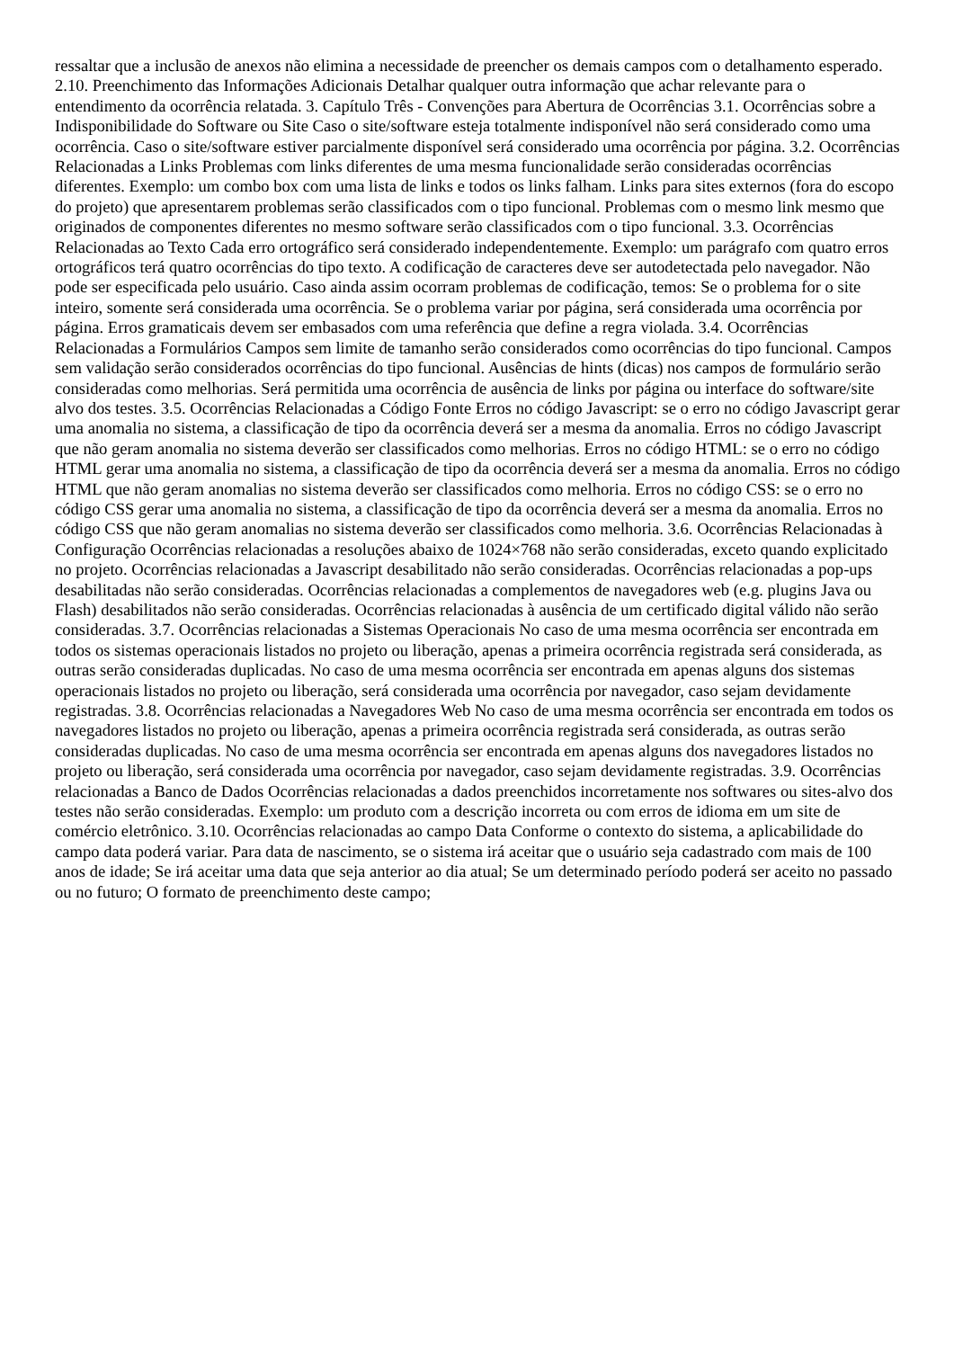ressaltar que a inclusão de anexos não elimina a necessidade de preencher os demais campos com o detalhamento esperado. 2.10. Preenchimento das Informações Adicionais Detalhar qualquer outra informação que achar relevante para o entendimento da ocorrência relatada. 3. Capítulo Três - Convenções para Abertura de Ocorrências 3.1. Ocorrências sobre a Indisponibilidade do Software ou Site Caso o site/software esteja totalmente indisponível não será considerado como uma ocorrência. Caso o site/software estiver parcialmente disponível será considerado uma ocorrência por página. 3.2. Ocorrências Relacionadas a Links Problemas com links diferentes de uma mesma funcionalidade serão consideradas ocorrências diferentes. Exemplo: um combo box com uma lista de links e todos os links falham. Links para sites externos (fora do escopo do projeto) que apresentarem problemas serão classificados com o tipo funcional. Problemas com o mesmo link mesmo que originados de componentes diferentes no mesmo software serão classificados com o tipo funcional. 3.3. Ocorrências Relacionadas ao Texto Cada erro ortográfico será considerado independentemente. Exemplo: um parágrafo com quatro erros ortográficos terá quatro ocorrências do tipo texto. A codificação de caracteres deve ser autodetectada pelo navegador. Não pode ser especificada pelo usuário. Caso ainda assim ocorram problemas de codificação, temos: Se o problema for o site inteiro, somente será considerada uma ocorrência. Se o problema variar por página, será considerada uma ocorrência por página. Erros gramaticais devem ser embasados com uma referência que define a regra violada. 3.4. Ocorrências Relacionadas a Formulários Campos sem limite de tamanho serão considerados como ocorrências do tipo funcional. Campos sem validação serão considerados ocorrências do tipo funcional. Ausências de hints (dicas) nos campos de formulário serão consideradas como melhorias. Será permitida uma ocorrência de ausência de links por página ou interface do software/site alvo dos testes. 3.5. Ocorrências Relacionadas a Código Fonte Erros no código Javascript: se o erro no código Javascript gerar uma anomalia no sistema, a classificação de tipo da ocorrência deverá ser a mesma da anomalia. Erros no código Javascript que não geram anomalia no sistema deverão ser classificados como melhorias. Erros no código HTML: se o erro no código HTML gerar uma anomalia no sistema, a classificação de tipo da ocorrência deverá ser a mesma da anomalia. Erros no código HTML que não geram anomalias no sistema deverão ser classificados como melhoria. Erros no código CSS: se o erro no código CSS gerar uma anomalia no sistema, a classificação de tipo da ocorrência deverá ser a mesma da anomalia. Erros no código CSS que não geram anomalias no sistema deverão ser classificados como melhoria. 3.6. Ocorrências Relacionadas à Configuração Ocorrências relacionadas a resoluções abaixo de 1024×768 não serão consideradas, exceto quando explicitado no projeto. Ocorrências relacionadas a Javascript desabilitado não serão consideradas. Ocorrências relacionadas a pop-ups desabilitadas não serão consideradas. Ocorrências relacionadas a complementos de navegadores web (e.g. plugins Java ou Flash) desabilitados não serão consideradas. Ocorrências relacionadas à ausência de um certificado digital válido não serão consideradas. 3.7. Ocorrências relacionadas a Sistemas Operacionais No caso de uma mesma ocorrência ser encontrada em todos os sistemas operacionais listados no projeto ou liberação, apenas a primeira ocorrência registrada será considerada, as outras serão consideradas duplicadas. No caso de uma mesma ocorrência ser encontrada em apenas alguns dos sistemas operacionais listados no projeto ou liberação, será considerada uma ocorrência por navegador, caso sejam devidamente registradas. 3.8. Ocorrências relacionadas a Navegadores Web No caso de uma mesma ocorrência ser encontrada em todos os navegadores listados no projeto ou liberação, apenas a primeira ocorrência registrada será considerada, as outras serão consideradas duplicadas. No caso de uma mesma ocorrência ser encontrada em apenas alguns dos navegadores listados no projeto ou liberação, será considerada uma ocorrência por navegador, caso sejam devidamente registradas. 3.9. Ocorrências relacionadas a Banco de Dados Ocorrências relacionadas a dados preenchidos incorretamente nos softwares ou sites-alvo dos testes não serão consideradas. Exemplo: um produto com a descrição incorreta ou com erros de idioma em um site de comércio eletrônico. 3.10. Ocorrências relacionadas ao campo Data Conforme o contexto do sistema, a aplicabilidade do campo data poderá variar. Para data de nascimento, se o sistema irá aceitar que o usuário seja cadastrado com mais de 100 anos de idade; Se irá aceitar uma data que seja anterior ao dia atual; Se um determinado período poderá ser aceito no passado ou no futuro; O formato de preenchimento deste campo;